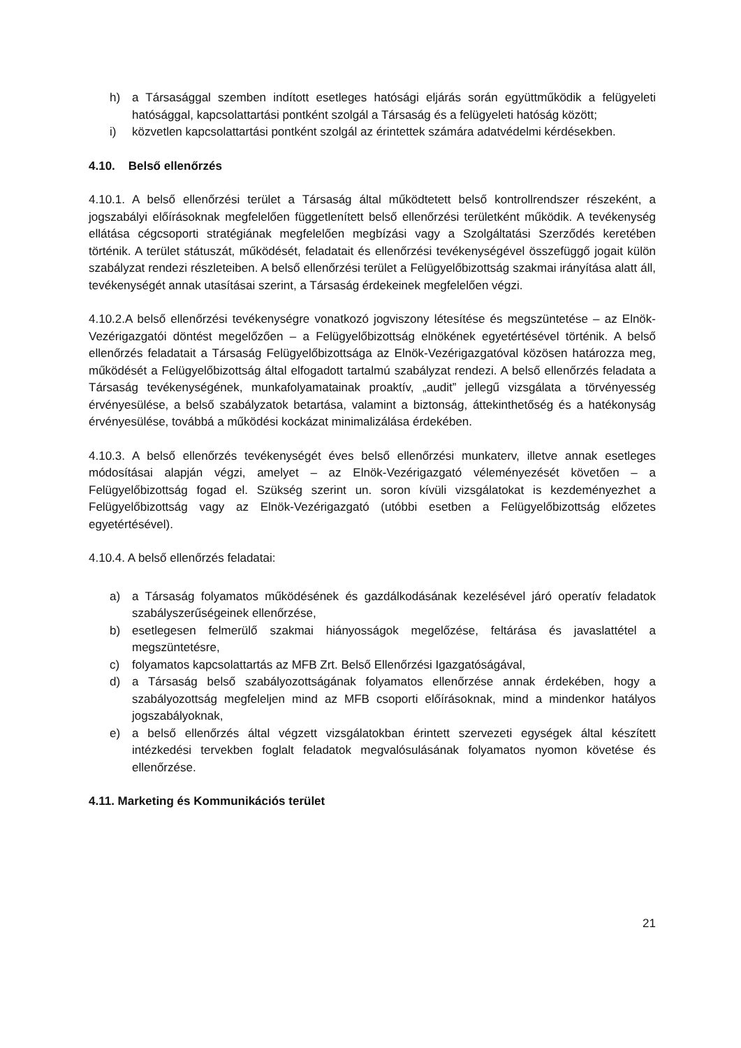h) a Társasággal szemben indított esetleges hatósági eljárás során együttműködik a felügyeleti hatósággal, kapcsolattartási pontként szolgál a Társaság és a felügyeleti hatóság között;
i) közvetlen kapcsolattartási pontként szolgál az érintettek számára adatvédelmi kérdésekben.
4.10. Belső ellenőrzés
4.10.1. A belső ellenőrzési terület a Társaság által működtetett belső kontrollrendszer részeként, a jogszabályi előírásoknak megfelelően függetlenített belső ellenőrzési területként működik. A tevékenység ellátása cégcsoporti stratégiának megfelelően megbízási vagy a Szolgáltatási Szerződés keretében történik. A terület státuszát, működését, feladatait és ellenőrzési tevékenységével összefüggő jogait külön szabályzat rendezi részleteiben. A belső ellenőrzési terület a Felügyelőbizottság szakmai irányítása alatt áll, tevékenységét annak utasításai szerint, a Társaság érdekeinek megfelelően végzi.
4.10.2.A belső ellenőrzési tevékenységre vonatkozó jogviszony létesítése és megszüntetése – az Elnök-Vezérigazgatói döntést megelőzően – a Felügyelőbizottság elnökének egyetértésével történik. A belső ellenőrzés feladatait a Társaság Felügyelőbizottsága az Elnök-Vezérigazgatóval közösen határozza meg, működését a Felügyelőbizottság által elfogadott tartalmú szabályzat rendezi. A belső ellenőrzés feladata a Társaság tevékenységének, munkafolyamatainak proaktív, „audit” jellegű vizsgálata a törvényesség érvényesülése, a belső szabályzatok betartása, valamint a biztonság, áttekinthetőség és a hatékonyság érvényesülése, továbbá a működési kockázat minimalizálása érdekében.
4.10.3. A belső ellenőrzés tevékenységét éves belső ellenőrzési munkaterv, illetve annak esetleges módosításai alapján végzi, amelyet – az Elnök-Vezérigazgató véleményezését követően – a Felügyelőbizottság fogad el. Szükség szerint un. soron kívüli vizsgálatokat is kezdeményezhet a Felügyelőbizottság vagy az Elnök-Vezérigazgató (utóbbi esetben a Felügyelőbizottság előzetes egyetértésével).
4.10.4. A belső ellenőrzés feladatai:
a) a Társaság folyamatos működésének és gazdálkodásának kezelésével járó operatív feladatok szabályszerűségeinek ellenőrzése,
b) esetlegesen felmerülő szakmai hiányosságok megelőzése, feltárása és javaslattétel a megszüntetésre,
c) folyamatos kapcsolattartás az MFB Zrt. Belső Ellenőrzési Igazgatóságával,
d) a Társaság belső szabályozottságának folyamatos ellenőrzése annak érdekében, hogy a szabályozottság megfeleljen mind az MFB csoporti előírásoknak, mind a mindenkor hatályos jogszabályoknak,
e) a belső ellenőrzés által végzett vizsgálatokban érintett szervezeti egységek által készített intézkedési tervekben foglalt feladatok megvalósulásának folyamatos nyomon követése és ellenőrzése.
4.11. Marketing és Kommunikációs terület
21